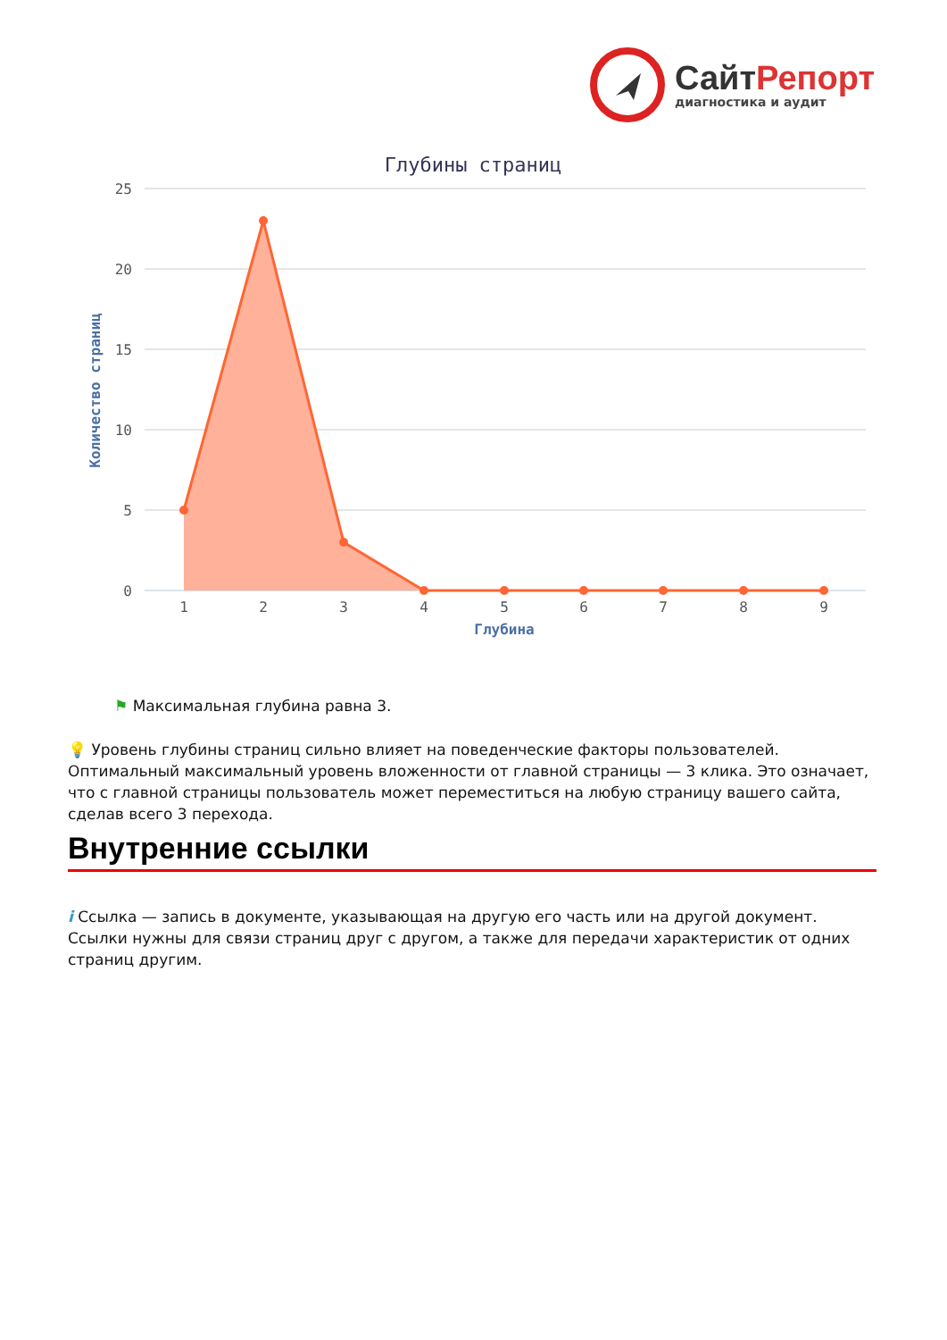СайтРепорт
диагностика и аудит
Глубины страниц
25
20
15
10
5
0
Количество страниц
1
2
3
4
5
6
7
8
9
Глубина
⚑ Максимальная глубина равна 3.
💡 Уровень глубины страниц сильно влияет на поведенческие факторы пользователей. Оптимальный максимальный уровень вложенности от главной страницы — 3 клика. Это означает, что с главной страницы пользователь может переместиться на любую страницу вашего сайта, сделав всего 3 перехода.
Внутренние ссылки
i Ссылка — запись в документе, указывающая на другую его часть или на другой документ. Ссылки нужны для связи страниц друг с другом, а также для передачи характеристик от одних страниц другим.